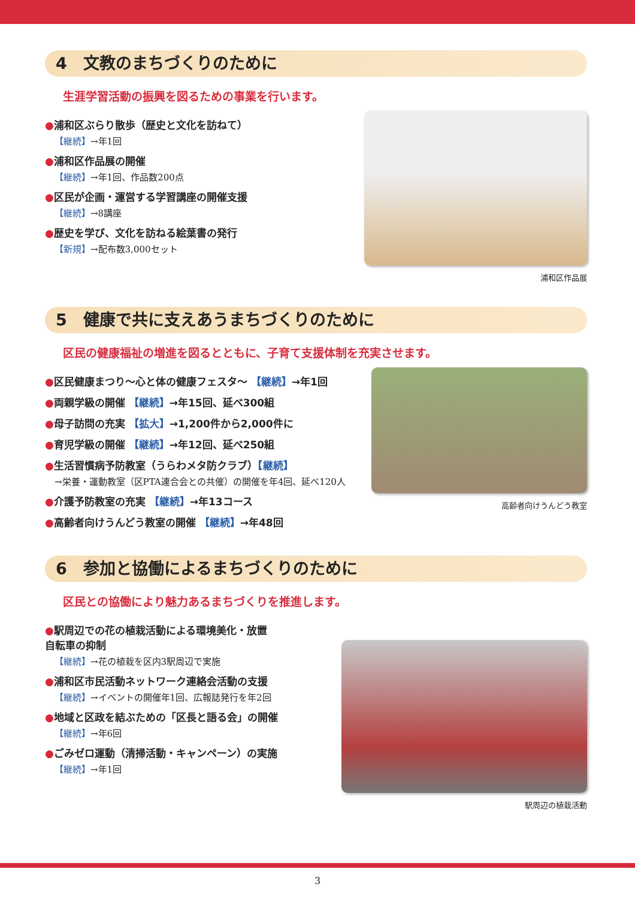4　文教のまちづくりのために
生涯学習活動の振興を図るための事業を行います。
●浦和区ぶらり散歩（歴史と文化を訪ねて）
【継続】→年1回
●浦和区作品展の開催
【継続】→年1回、作品数200点
●区民が企画・運営する学習講座の開催支援
【継続】→8講座
●歴史を学び、文化を訪ねる絵葉書の発行
【新規】→配布数3,000セット
浦和区作品展
5　健康で共に支えあうまちづくりのために
区民の健康福祉の増進を図るとともに、子育て支援体制を充実させます。
●区民健康まつり～心と体の健康フェスタ～ 【継続】→年1回
●両親学級の開催 【継続】→年15回、延べ300組
●母子訪問の充実 【拡大】→1,200件から2,000件に
●育児学級の開催 【継続】→年12回、延べ250組
●生活習慣病予防教室（うらわメタ防クラブ）【継続】
→栄養・運動教室（区PTA連合会との共催）の開催を年4回、延べ120人
●介護予防教室の充実 【継続】→年13コース
●高齢者向けうんどう教室の開催 【継続】→年48回
高齢者向けうんどう教室
6　参加と協働によるまちづくりのために
区民との協働により魅力あるまちづくりを推進します。
●駅周辺での花の植栽活動による環境美化・放置
自転車の抑制
【継続】→花の植栽を区内3駅周辺で実施
●浦和区市民活動ネットワーク連絡会活動の支援
【継続】→イベントの開催年1回、広報誌発行を年2回
●地域と区政を結ぶための「区長と語る会」の開催
【継続】→年6回
●ごみゼロ運動（清掃活動・キャンペーン）の実施
【継続】→年1回
駅周辺の植栽活動
3